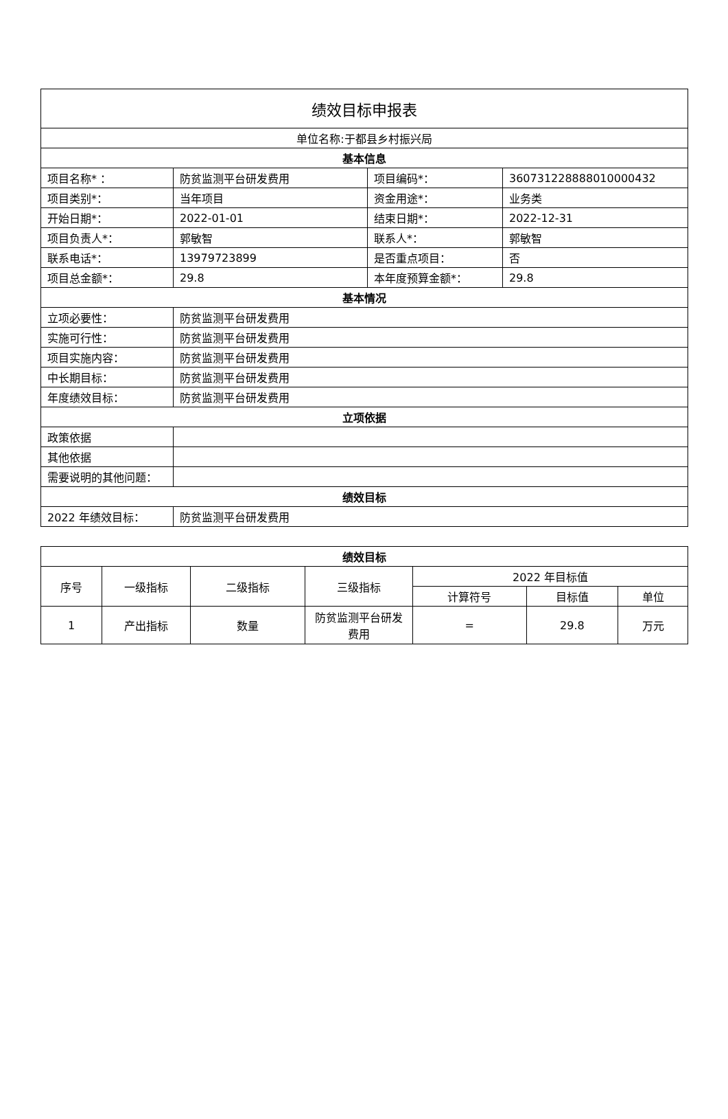| 绩效目标申报表 | | | |
| 单位名称:于都县乡村振兴局 | | | |
| 基本信息 | | | |
| 项目名称* ： | 防贫监测平台研发费用 | 项目编码*： | 360731228888010000432 |
| 项目类别*： | 当年项目 | 资金用途*： | 业务类 |
| 开始日期*： | 2022-01-01 | 结束日期*： | 2022-12-31 |
| 项目负责人*： | 郭敏智 | 联系人*： | 郭敏智 |
| 联系电话*： | 13979723899 | 是否重点项目： | 否 |
| 项目总金额*： | 29.8 | 本年度预算金额*： | 29.8 |
| 基本情况 | | | |
| 立项必要性： | 防贫监测平台研发费用 | | |
| 实施可行性： | 防贫监测平台研发费用 | | |
| 项目实施内容： | 防贫监测平台研发费用 | | |
| 中长期目标： | 防贫监测平台研发费用 | | |
| 年度绩效目标： | 防贫监测平台研发费用 | | |
| 立项依据 | | | |
| 政策依据 | | | |
| 其他依据 | | | |
| 需要说明的其他问题： | | | |
| 绩效目标 | | | |
| 2022 年绩效目标： | 防贫监测平台研发费用 | | |
| 绩效目标 | | | | | | |
| --- | --- | --- | --- | --- | --- | --- |
| 序号 | 一级指标 | 二级指标 | 三级指标 | 2022 年目标值 | | |
| | | | | 计算符号 | 目标值 | 单位 |
| 1 | 产出指标 | 数量 | 防贫监测平台研发费用 | = | 29.8 | 万元 |